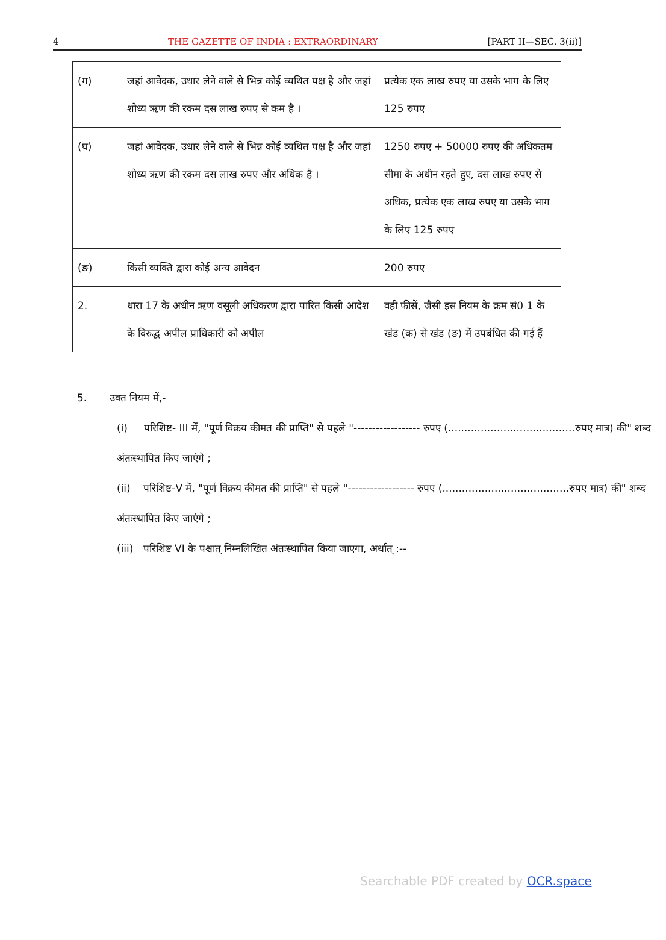4 THE GAZETTE OF INDIA : EXTRAORDINARY [PART II—SEC. 3(ii)]
| (ग) | जहां आवेदक, उधार लेने वाले से भिन्न कोई व्यथित पक्ष है और जहां शोध्य ऋण की रकम दस लाख रुपए से कम है । | प्रत्येक एक लाख रुपए या उसके भाग के लिए 125 रुपए |
| (घ) | जहां आवेदक, उधार लेने वाले से भिन्न कोई व्यथित पक्ष है और जहां शोध्य ऋण की रकम दस लाख रुपए और अधिक है । | 1250 रुपए + 50000 रुपए की अधिकतम सीमा के अधीन रहते हुए, दस लाख रुपए से अधिक, प्रत्येक एक लाख रुपए या उसके भाग के लिए 125 रुपए |
| (ङ) | किसी व्यक्ति द्वारा कोई अन्य आवेदन | 200 रुपए |
| 2. | धारा 17 के अधीन ऋण वसूली अधिकरण द्वारा पारित किसी आदेश के विरुद्ध अपील प्राधिकारी को अपील | वही फीसें, जैसी इस नियम के क्रम सं0 1 के खंड (क) से खंड (ङ) में उपबंधित की गई हैं |
5. उक्त नियम में,-
(i) परिशिष्ट- III में, "पूर्ण विक्रय कीमत की प्राप्ति" से पहले "------------------ रुपए (.......................................रुपए मात्र) की" शब्द अंतःस्थापित किए जाएंगे ;
(ii) परिशिष्ट-V में, "पूर्ण विक्रय कीमत की प्राप्ति" से पहले "------------------ रुपए (.......................................रुपए मात्र) की" शब्द अंतःस्थापित किए जाएंगे ;
(iii) परिशिष्ट VI के पश्चात् निम्नलिखित अंतःस्थापित किया जाएगा, अर्थात् :--
Searchable PDF created by OCR.space